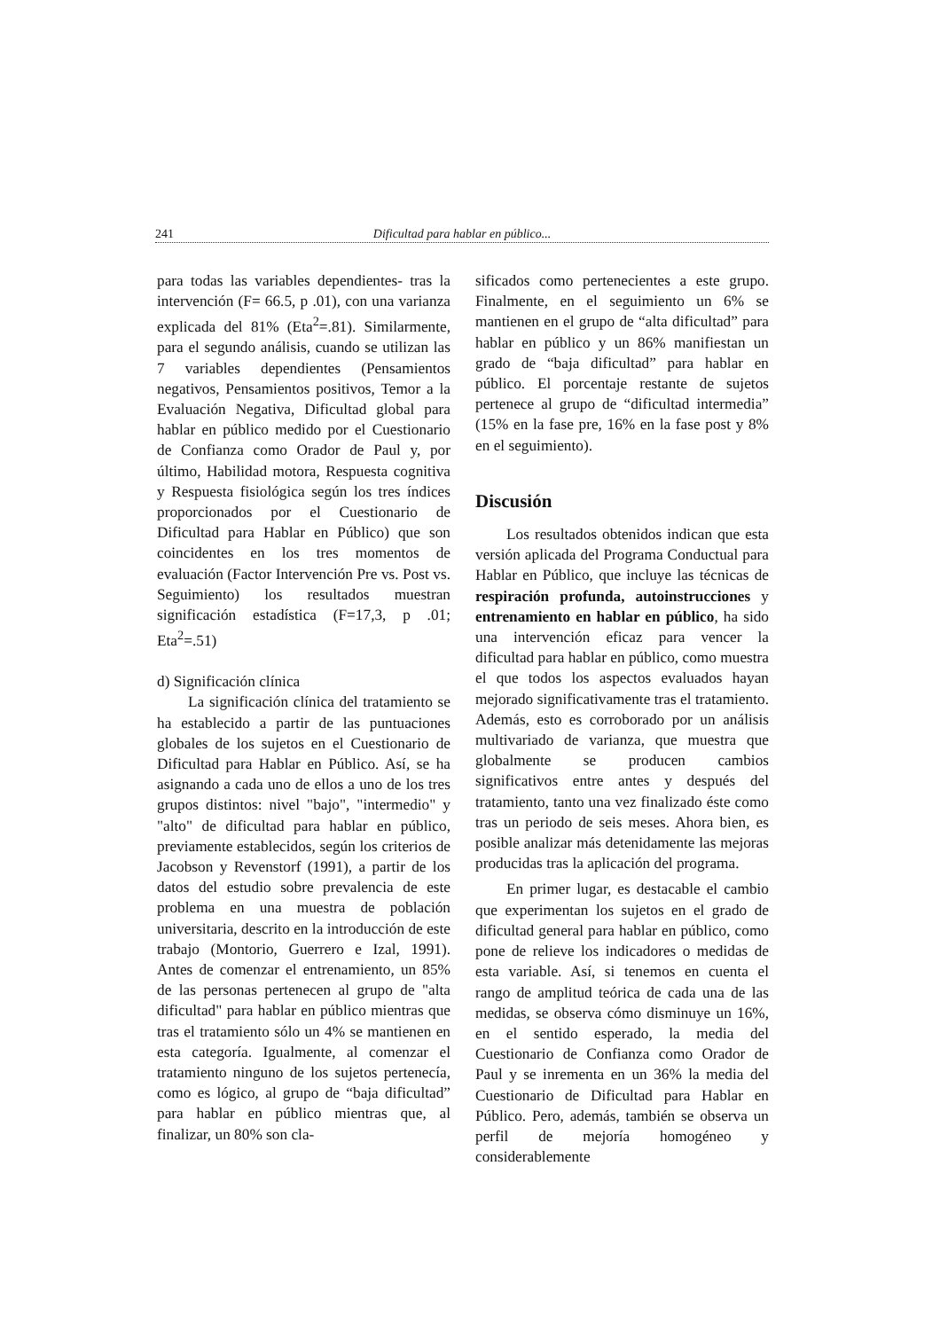241 Dificultad para hablar en público...
para todas las variables dependientes- tras la intervención (F= 66.5, p .01), con una varianza explicada del 81% (Eta<sup>2</sup>=.81). Similarmente, para el segundo análisis, cuando se utilizan las 7 variables dependientes (Pensamientos negativos, Pensamientos positivos, Temor a la Evaluación Negativa, Dificultad global para hablar en público medido por el Cuestionario de Confianza como Orador de Paul y, por último, Habilidad motora, Respuesta cognitiva y Respuesta fisiológica según los tres índices proporcionados por el Cuestionario de Dificultad para Hablar en Público) que son coincidentes en los tres momentos de evaluación (Factor Intervención Pre vs. Post vs. Seguimiento) los resultados muestran significación estadística (F=17,3, p .01; Eta<sup>2</sup>=.51)
d) Significación clínica
La significación clínica del tratamiento se ha establecido a partir de las puntuaciones globales de los sujetos en el Cuestionario de Dificultad para Hablar en Público. Así, se ha asignando a cada uno de ellos a uno de los tres grupos distintos: nivel "bajo", "intermedio" y "alto" de dificultad para hablar en público, previamente establecidos, según los criterios de Jacobson y Revenstorf (1991), a partir de los datos del estudio sobre prevalencia de este problema en una muestra de población universitaria, descrito en la introducción de este trabajo (Montorio, Guerrero e Izal, 1991). Antes de comenzar el entrenamiento, un 85% de las personas pertenecen al grupo de "alta dificultad" para hablar en público mientras que tras el tratamiento sólo un 4% se mantienen en esta categoría. Igualmente, al comenzar el tratamiento ninguno de los sujetos pertenecía, como es lógico, al grupo de “baja dificultad” para hablar en público mientras que, al finalizar, un 80% son cla-
sificados como pertenecientes a este grupo. Finalmente, en el seguimiento un 6% se mantienen en el grupo de “alta dificultad” para hablar en público y un 86% manifiestan un grado de “baja dificultad” para hablar en público. El porcentaje restante de sujetos pertenece al grupo de “dificultad intermedia” (15% en la fase pre, 16% en la fase post y 8% en el seguimiento).
Discusión
Los resultados obtenidos indican que esta versión aplicada del Programa Conductual para Hablar en Público, que incluye las técnicas de respiración profunda, autoinstrucciones y entrenamiento en hablar en público, ha sido una intervención eficaz para vencer la dificultad para hablar en público, como muestra el que todos los aspectos evaluados hayan mejorado significativamente tras el tratamiento. Además, esto es corroborado por un análisis multivariado de varianza, que muestra que globalmente se producen cambios significativos entre antes y después del tratamiento, tanto una vez finalizado éste como tras un periodo de seis meses. Ahora bien, es posible analizar más detenidamente las mejoras producidas tras la aplicación del programa.
En primer lugar, es destacable el cambio que experimentan los sujetos en el grado de dificultad general para hablar en público, como pone de relieve los indicadores o medidas de esta variable. Así, si tenemos en cuenta el rango de amplitud teórica de cada una de las medidas, se observa cómo disminuye un 16%, en el sentido esperado, la media del Cuestionario de Confianza como Orador de Paul y se inrementa en un 36% la media del Cuestionario de Dificultad para Hablar en Público. Pero, además, también se observa un perfil de mejoría homogéneo y considerablemente